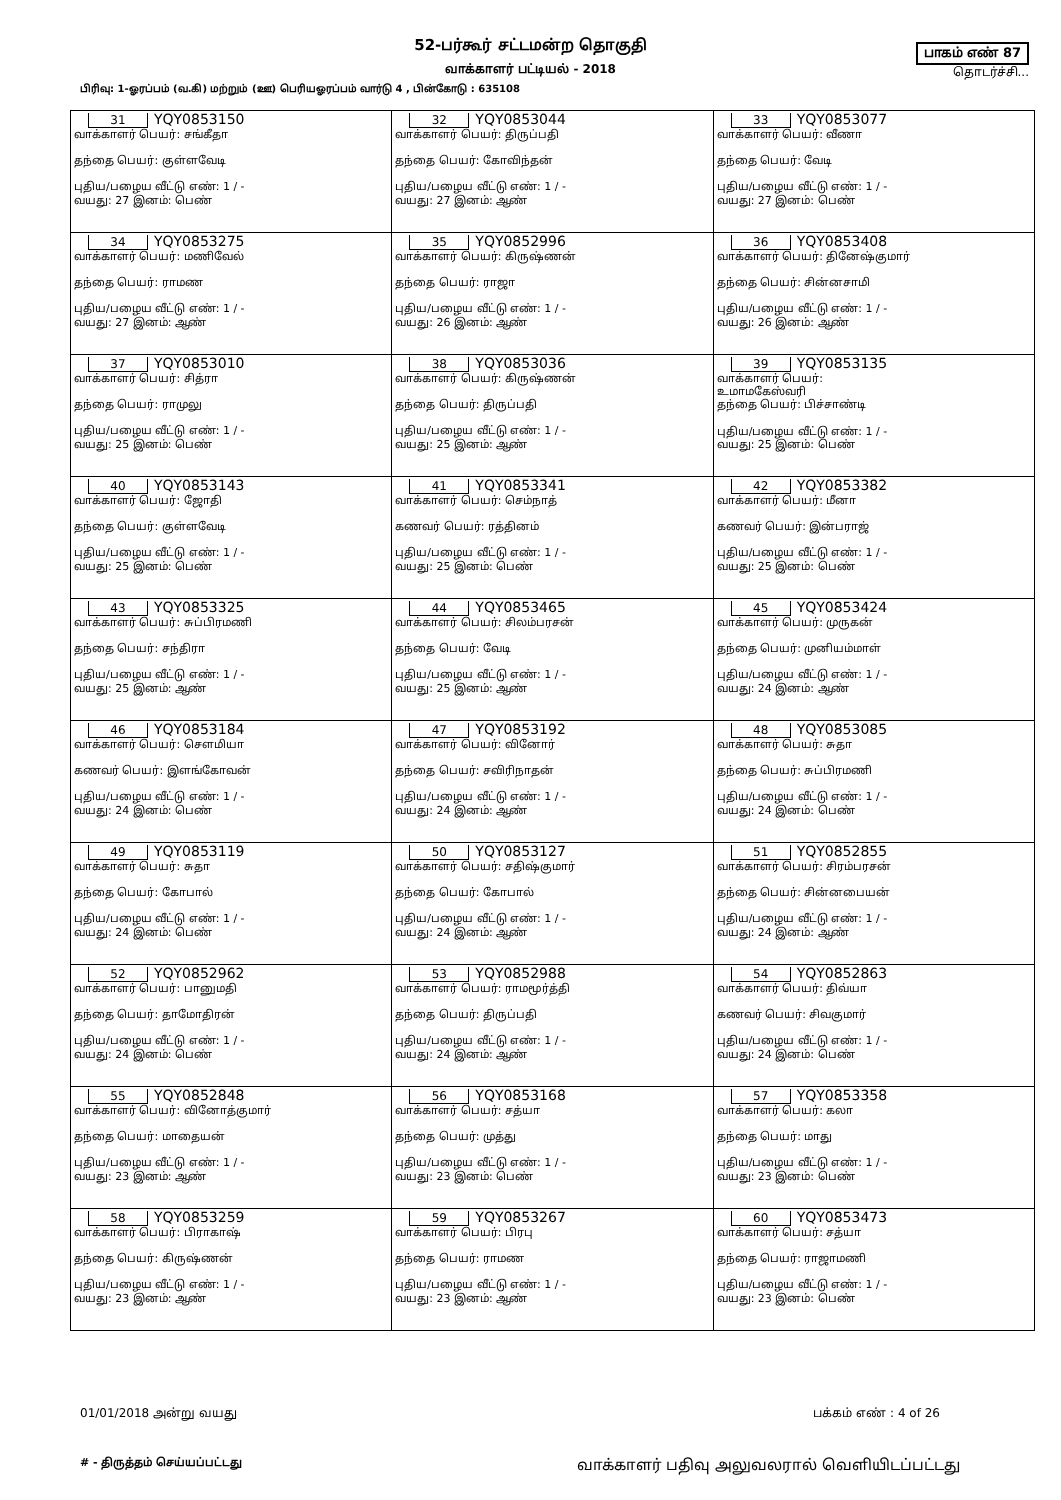52-பர்கூர் சட்டமன்ற தொகுதி
வாக்காளர் பட்டியல் - 2018
பாகம் எண் 87
தொடர்ச்சி...
பிரிவு: 1-ஓரப்பம் (வ.கி) மற்றும் (ஊ) பெரியஓரப்பம் வார்டு 4 , பின்கோடு : 635108
| 31 YQY0853150 வாக்காளர் பெயர்: சங்கீதா தந்தை பெயர்: குள்ளவேடி புதிய/பழைய வீட்டு எண்: 1 / - வயது: 27 இனம்: பெண் | 32 YQY0853044 வாக்காளர் பெயர்: திருப்பதி தந்தை பெயர்: கோவிந்தன் புதிய/பழைய வீட்டு எண்: 1 / - வயது: 27 இனம்: ஆண் | 33 YQY0853077 வாக்காளர் பெயர்: வீணா தந்தை பெயர்: வேடி புதிய/பழைய வீட்டு எண்: 1 / - வயது: 27 இனம்: பெண் |
| 34 YQY0853275 வாக்காளர் பெயர்: மணிவேல் தந்தை பெயர்: ராமண புதிய/பழைய வீட்டு எண்: 1 / - வயது: 27 இனம்: ஆண் | 35 YQY0852996 வாக்காளர் பெயர்: கிருஷ்ணன் தந்தை பெயர்: ராஜா புதிய/பழைய வீட்டு எண்: 1 / - வயது: 26 இனம்: ஆண் | 36 YQY0853408 வாக்காளர் பெயர்: தினேஷ்குமார் தந்தை பெயர்: சின்னசாமி புதிய/பழைய வீட்டு எண்: 1 / - வயது: 26 இனம்: ஆண் |
| 37 YQY0853010 வாக்காளர் பெயர்: சித்ரா தந்தை பெயர்: ராமுலு புதிய/பழைய வீட்டு எண்: 1 / - வயது: 25 இனம்: பெண் | 38 YQY0853036 வாக்காளர் பெயர்: கிருஷ்ணன் தந்தை பெயர்: திருப்பதி புதிய/பழைய வீட்டு எண்: 1 / - வயது: 25 இனம்: ஆண் | 39 YQY0853135 வாக்காளர் பெயர்: உமாமகேஸ்வரி தந்தை பெயர்: பிச்சாண்டி புதிய/பழைய வீட்டு எண்: 1 / - வயது: 25 இனம்: பெண் |
| 40 YQY0853143 வாக்காளர் பெயர்: ஜோதி தந்தை பெயர்: குள்ளவேடி புதிய/பழைய வீட்டு எண்: 1 / - வயது: 25 இனம்: பெண் | 41 YQY0853341 வாக்காளர் பெயர்: செம்நாத் கணவர் பெயர்: ரத்தினம் புதிய/பழைய வீட்டு எண்: 1 / - வயது: 25 இனம்: பெண் | 42 YQY0853382 வாக்காளர் பெயர்: மீனா கணவர் பெயர்: இன்பராஜ் புதிய/பழைய வீட்டு எண்: 1 / - வயது: 25 இனம்: பெண் |
| 43 YQY0853325 வாக்காளர் பெயர்: சுப்பிரமணி தந்தை பெயர்: சந்திரா புதிய/பழைய வீட்டு எண்: 1 / - வயது: 25 இனம்: ஆண் | 44 YQY0853465 வாக்காளர் பெயர்: சிலம்பரசன் தந்தை பெயர்: வேடி புதிய/பழைய வீட்டு எண்: 1 / - வயது: 25 இனம்: ஆண் | 45 YQY0853424 வாக்காளர் பெயர்: முருகன் தந்தை பெயர்: முனியம்மாள் புதிய/பழைய வீட்டு எண்: 1 / - வயது: 24 இனம்: ஆண் |
| 46 YQY0853184 வாக்காளர் பெயர்: சௌமியா கணவர் பெயர்: இளங்கோவன் புதிய/பழைய வீட்டு எண்: 1 / - வயது: 24 இனம்: பெண் | 47 YQY0853192 வாக்காளர் பெயர்: வினோர் தந்தை பெயர்: சவிரிநாதன் புதிய/பழைய வீட்டு எண்: 1 / - வயது: 24 இனம்: ஆண் | 48 YQY0853085 வாக்காளர் பெயர்: சுதா தந்தை பெயர்: சுப்பிரமணி புதிய/பழைய வீட்டு எண்: 1 / - வயது: 24 இனம்: பெண் |
| 49 YQY0853119 வாக்காளர் பெயர்: சுதா தந்தை பெயர்: கோபால் புதிய/பழைய வீட்டு எண்: 1 / - வயது: 24 இனம்: பெண் | 50 YQY0853127 வாக்காளர் பெயர்: சதிஷ்குமார் தந்தை பெயர்: கோபால் புதிய/பழைய வீட்டு எண்: 1 / - வயது: 24 இனம்: ஆண் | 51 YQY0852855 வாக்காளர் பெயர்: சிரம்பரசன் தந்தை பெயர்: சின்னபையன் புதிய/பழைய வீட்டு எண்: 1 / - வயது: 24 இனம்: ஆண் |
| 52 YQY0852962 வாக்காளர் பெயர்: பானுமதி தந்தை பெயர்: தாமோதிரன் புதிய/பழைய வீட்டு எண்: 1 / - வயது: 24 இனம்: பெண் | 53 YQY0852988 வாக்காளர் பெயர்: ராமமூர்த்தி தந்தை பெயர்: திருப்பதி புதிய/பழைய வீட்டு எண்: 1 / - வயது: 24 இனம்: ஆண் | 54 YQY0852863 வாக்காளர் பெயர்: திவ்யா கணவர் பெயர்: சிவகுமார் புதிய/பழைய வீட்டு எண்: 1 / - வயது: 24 இனம்: பெண் |
| 55 YQY0852848 வாக்காளர் பெயர்: வினோத்குமார் தந்தை பெயர்: மாதையன் புதிய/பழைய வீட்டு எண்: 1 / - வயது: 23 இனம்: ஆண் | 56 YQY0853168 வாக்காளர் பெயர்: சத்யா தந்தை பெயர்: முத்து புதிய/பழைய வீட்டு எண்: 1 / - வயது: 23 இனம்: பெண் | 57 YQY0853358 வாக்காளர் பெயர்: கலா தந்தை பெயர்: மாது புதிய/பழைய வீட்டு எண்: 1 / - வயது: 23 இனம்: பெண் |
| 58 YQY0853259 வாக்காளர் பெயர்: பிராகாஷ் தந்தை பெயர்: கிருஷ்ணன் புதிய/பழைய வீட்டு எண்: 1 / - வயது: 23 இனம்: ஆண் | 59 YQY0853267 வாக்காளர் பெயர்: பிரபு தந்தை பெயர்: ராமண புதிய/பழைய வீட்டு எண்: 1 / - வயது: 23 இனம்: ஆண் | 60 YQY0853473 வாக்காளர் பெயர்: சத்யா தந்தை பெயர்: ராஜாமணி புதிய/பழைய வீட்டு எண்: 1 / - வயது: 23 இனம்: பெண் |
01/01/2018 அன்று வயது பக்கம் எண் : 4 of 26
# - திருத்தம் செய்யப்பட்டது வாக்காளர் பதிவு அலுவலரால் வெளியிடப்பட்டது